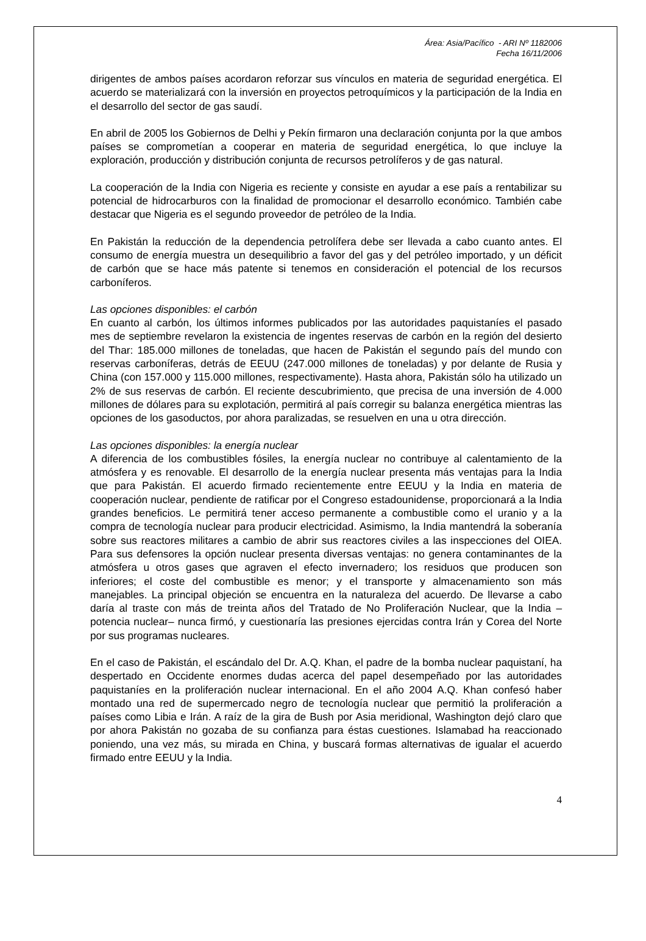Área: Asia/Pacífico - ARI Nº 1182006
Fecha 16/11/2006
dirigentes de ambos países acordaron reforzar sus vínculos en materia de seguridad energética. El acuerdo se materializará con la inversión en proyectos petroquímicos y la participación de la India en el desarrollo del sector de gas saudí.
En abril de 2005 los Gobiernos de Delhi y Pekín firmaron una declaración conjunta por la que ambos países se comprometían a cooperar en materia de seguridad energética, lo que incluye la exploración, producción y distribución conjunta de recursos petrolíferos y de gas natural.
La cooperación de la India con Nigeria es reciente y consiste en ayudar a ese país a rentabilizar su potencial de hidrocarburos con la finalidad de promocionar el desarrollo económico. También cabe destacar que Nigeria es el segundo proveedor de petróleo de la India.
En Pakistán la reducción de la dependencia petrolífera debe ser llevada a cabo cuanto antes. El consumo de energía muestra un desequilibrio a favor del gas y del petróleo importado, y un déficit de carbón que se hace más patente si tenemos en consideración el potencial de los recursos carboníferos.
Las opciones disponibles: el carbón
En cuanto al carbón, los últimos informes publicados por las autoridades paquistaníes el pasado mes de septiembre revelaron la existencia de ingentes reservas de carbón en la región del desierto del Thar: 185.000 millones de toneladas, que hacen de Pakistán el segundo país del mundo con reservas carboníferas, detrás de EEUU (247.000 millones de toneladas) y por delante de Rusia y China (con 157.000 y 115.000 millones, respectivamente). Hasta ahora, Pakistán sólo ha utilizado un 2% de sus reservas de carbón. El reciente descubrimiento, que precisa de una inversión de 4.000 millones de dólares para su explotación, permitirá al país corregir su balanza energética mientras las opciones de los gasoductos, por ahora paralizadas, se resuelven en una u otra dirección.
Las opciones disponibles: la energía nuclear
A diferencia de los combustibles fósiles, la energía nuclear no contribuye al calentamiento de la atmósfera y es renovable. El desarrollo de la energía nuclear presenta más ventajas para la India que para Pakistán. El acuerdo firmado recientemente entre EEUU y la India en materia de cooperación nuclear, pendiente de ratificar por el Congreso estadounidense, proporcionará a la India grandes beneficios. Le permitirá tener acceso permanente a combustible como el uranio y a la compra de tecnología nuclear para producir electricidad. Asimismo, la India mantendrá la soberanía sobre sus reactores militares a cambio de abrir sus reactores civiles a las inspecciones del OIEA. Para sus defensores la opción nuclear presenta diversas ventajas: no genera contaminantes de la atmósfera u otros gases que agraven el efecto invernadero; los residuos que producen son inferiores; el coste del combustible es menor; y el transporte y almacenamiento son más manejables. La principal objeción se encuentra en la naturaleza del acuerdo. De llevarse a cabo daría al traste con más de treinta años del Tratado de No Proliferación Nuclear, que la India –potencia nuclear– nunca firmó, y cuestionaría las presiones ejercidas contra Irán y Corea del Norte por sus programas nucleares.
En el caso de Pakistán, el escándalo del Dr. A.Q. Khan, el padre de la bomba nuclear paquistaní, ha despertado en Occidente enormes dudas acerca del papel desempeñado por las autoridades paquistaníes en la proliferación nuclear internacional. En el año 2004 A.Q. Khan confesó haber montado una red de supermercado negro de tecnología nuclear que permitió la proliferación a países como Libia e Irán. A raíz de la gira de Bush por Asia meridional, Washington dejó claro que por ahora Pakistán no gozaba de su confianza para éstas cuestiones. Islamabad ha reaccionado poniendo, una vez más, su mirada en China, y buscará formas alternativas de igualar el acuerdo firmado entre EEUU y la India.
4